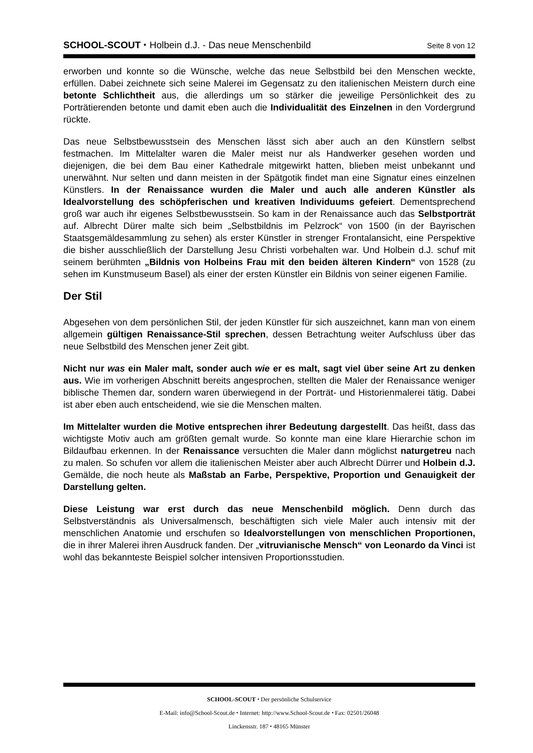SCHOOL-SCOUT ⬩ Holbein d.J. - Das neue Menschenbild Seite 8 von 12
erworben und konnte so die Wünsche, welche das neue Selbstbild bei den Menschen weckte, erfüllen. Dabei zeichnete sich seine Malerei im Gegensatz zu den italienischen Meistern durch eine betonte Schlichtheit aus, die allerdings um so stärker die jeweilige Persönlichkeit des zu Porträtierenden betonte und damit eben auch die Individualität des Einzelnen in den Vordergrund rückte.
Das neue Selbstbewusstsein des Menschen lässt sich aber auch an den Künstlern selbst festmachen. Im Mittelalter waren die Maler meist nur als Handwerker gesehen worden und diejenigen, die bei dem Bau einer Kathedrale mitgewirkt hatten, blieben meist unbekannt und unerwähnt. Nur selten und dann meisten in der Spätgotik findet man eine Signatur eines einzelnen Künstlers. In der Renaissance wurden die Maler und auch alle anderen Künstler als Idealvorstellung des schöpferischen und kreativen Individuums gefeiert. Dementsprechend groß war auch ihr eigenes Selbstbewusstsein. So kam in der Renaissance auch das Selbstporträt auf. Albrecht Dürer malte sich beim „Selbstbildnis im Pelzrock“ von 1500 (in der Bayrischen Staatsgemäldesammlung zu sehen) als erster Künstler in strenger Frontalansicht, eine Perspektive die bisher ausschließlich der Darstellung Jesu Christi vorbehalten war. Und Holbein d.J. schuf mit seinem berühmten „Bildnis von Holbeins Frau mit den beiden älteren Kindern“ von 1528 (zu sehen im Kunstmuseum Basel) als einer der ersten Künstler ein Bildnis von seiner eigenen Familie.
Der Stil
Abgesehen von dem persönlichen Stil, der jeden Künstler für sich auszeichnet, kann man von einem allgemein gültigen Renaissance-Stil sprechen, dessen Betrachtung weiter Aufschluss über das neue Selbstbild des Menschen jener Zeit gibt.
Nicht nur was ein Maler malt, sonder auch wie er es malt, sagt viel über seine Art zu denken aus. Wie im vorherigen Abschnitt bereits angesprochen, stellten die Maler der Renaissance weniger biblische Themen dar, sondern waren überwiegend in der Porträt- und Historienmalerei tätig. Dabei ist aber eben auch entscheidend, wie sie die Menschen malten.
Im Mittelalter wurden die Motive entsprechen ihrer Bedeutung dargestellt. Das heißt, dass das wichtigste Motiv auch am größten gemalt wurde. So konnte man eine klare Hierarchie schon im Bildaufbau erkennen. In der Renaissance versuchten die Maler dann möglichst naturgetreu nach zu malen. So schufen vor allem die italienischen Meister aber auch Albrecht Dürrer und Holbein d.J. Gemälde, die noch heute als Maßstab an Farbe, Perspektive, Proportion und Genauigkeit der Darstellung gelten.
Diese Leistung war erst durch das neue Menschenbild möglich. Denn durch das Selbstverständnis als Universalmensch, beschäftigten sich viele Maler auch intensiv mit der menschlichen Anatomie und erschufen so Idealvorstellungen von menschlichen Proportionen, die in ihrer Malerei ihren Ausdruck fanden. Der „vitruvianische Mensch“ von Leonardo da Vinci ist wohl das bekannteste Beispiel solcher intensiven Proportionsstudien.
SCHOOL-SCOUT ⬩ Der persönliche Schulservice
E-Mail: info@School-Scout.de ⬩ Internet: http://www.School-Scout.de ⬩ Fax: 02501/26048
Linckensstr. 187 ⬩ 48165 Münster